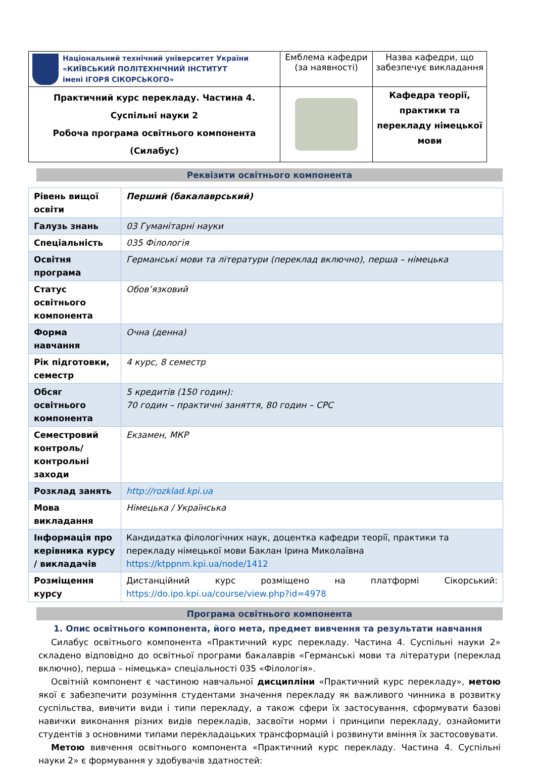| Національний технічний університет України «КИЇВСЬКИЙ ПОЛІТЕХНІЧНИЙ ІНСТИТУТ імені ІГОРЯ СІКОРСЬКОГО» | Емблема кафедри (за наявності) | Назва кафедри, що забезпечує викладання |
| Практичний курс перекладу. Частина 4. Суспільні науки 2 Робоча програма освітнього компонента (Силабус) | | Кафедра теорії, практики та перекладу німецької мови |
Реквізити освітнього компонента
| Рівень вищої освіти | Перший (бакалаврський) |
| Галузь знань | 03 Гуманітарні науки |
| Спеціальність | 035 Філологія |
| Освітня програма | Германські мови та літератури (переклад включно), перша – німецька |
| Статус освітнього компонента | Обов’язковий |
| Форма навчання | Очна (денна) |
| Рік підготовки, семестр | 4 курс, 8 семестр |
| Обсяг освітнього компонента | 5 кредитів (150 годин): 70 годин – практичні заняття, 80 годин – СРС |
| Семестровий контроль/ контрольні заходи | Екзамен, МКР |
| Розклад занять | http://rozklad.kpi.ua |
| Мова викладання | Німецька / Українська |
| Інформація про керівника курсу / викладачів | Кандидатка філологічних наук, доцентка кафедри теорії, практики та перекладу німецької мови Баклан Ірина Миколаївна https://ktppnm.kpi.ua/node/1412 |
| Розміщення курсу | Дистанційний курс розміщено на платформі Сікорський: https://do.ipo.kpi.ua/course/view.php?id=4978 |
Програма освітнього компонента
1. Опис освітнього компонента, його мета, предмет вивчення та результати навчання
Силабус освітнього компонента «Практичний курс перекладу. Частина 4. Суспільні науки 2» складено відповідно до освітньої програми бакалаврів «Германські мови та літератури (переклад включно), перша – німецька» спеціальності 035 «Філологія».
Освітній компонент є частиною навчальної дисципліни «Практичний курс перекладу», метою якої є забезпечити розуміння студентами значення перекладу як важливого чинника в розвитку суспільства, вивчити види і типи перекладу, а також сфери їх застосування, сформувати базові навички виконання різних видів перекладів, засвоїти норми і принципи перекладу, ознайомити студентів з основними типами перекладацьких трансформацій і розвинути вміння їх застосовувати.
Метою вивчення освітнього компонента «Практичний курс перекладу. Частина 4. Суспільні науки 2» є формування у здобувачів здатностей: